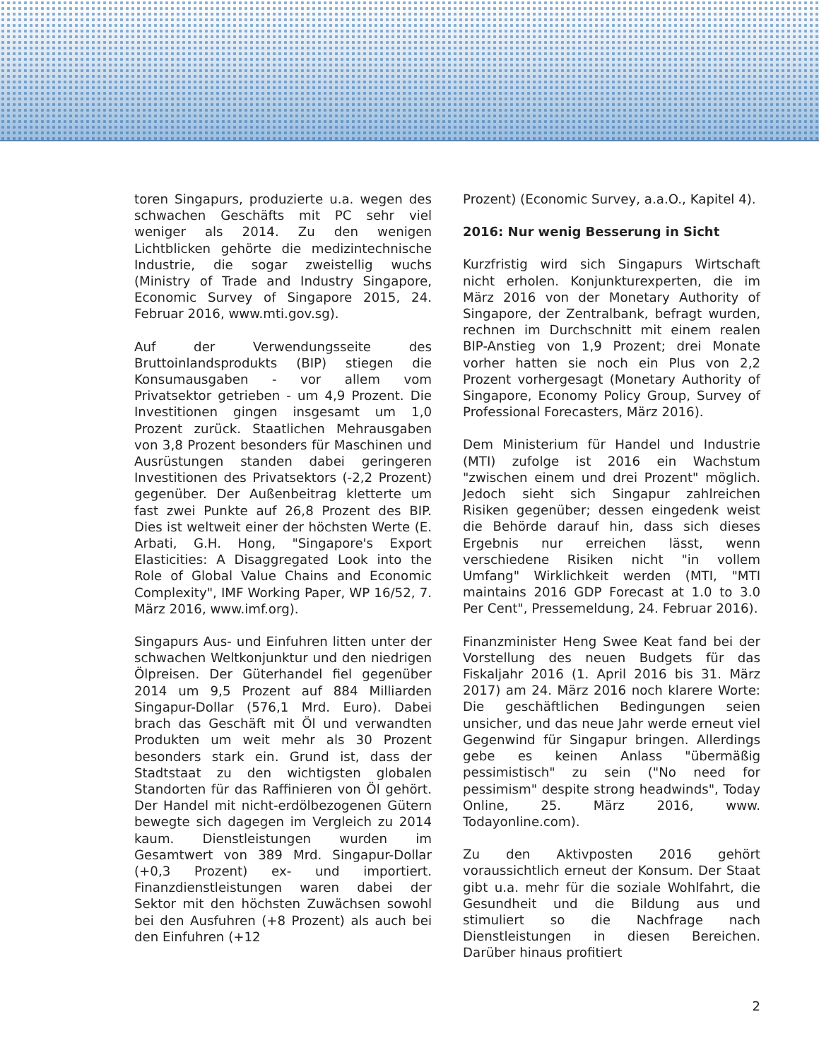toren Singapurs, produzierte u.a. wegen des schwachen Geschäfts mit PC sehr viel weniger als 2014. Zu den wenigen Lichtblicken gehörte die medizintechnische Industrie, die sogar zweistellig wuchs (Ministry of Trade and Industry Singapore, Economic Survey of Singapore 2015, 24. Februar 2016, www.mti.gov.sg).
Auf der Verwendungsseite des Bruttoinlandsprodukts (BIP) stiegen die Konsumausgaben - vor allem vom Privatsektor getrieben - um 4,9 Prozent. Die Investitionen gingen insgesamt um 1,0 Prozent zurück. Staatlichen Mehrausgaben von 3,8 Prozent besonders für Maschinen und Ausrüstungen standen dabei geringeren Investitionen des Privatsektors (-2,2 Prozent) gegenüber. Der Außenbeitrag kletterte um fast zwei Punkte auf 26,8 Prozent des BIP. Dies ist weltweit einer der höchsten Werte (E. Arbati, G.H. Hong, "Singapore's Export Elasticities: A Disaggregated Look into the Role of Global Value Chains and Economic Complexity", IMF Working Paper, WP 16/52, 7. März 2016, www.imf.org).
Singapurs Aus- und Einfuhren litten unter der schwachen Weltkonjunktur und den niedrigen Ölpreisen. Der Güterhandel fiel gegenüber 2014 um 9,5 Prozent auf 884 Milliarden Singapur-Dollar (576,1 Mrd. Euro). Dabei brach das Geschäft mit Öl und verwandten Produkten um weit mehr als 30 Prozent besonders stark ein. Grund ist, dass der Stadtstaat zu den wichtigsten globalen Standorten für das Raffinieren von Öl gehört. Der Handel mit nicht-erdölbezogenen Gütern bewegte sich dagegen im Vergleich zu 2014 kaum. Dienstleistungen wurden im Gesamtwert von 389 Mrd. Singapur-Dollar (+0,3 Prozent) ex- und importiert. Finanzdienstleistungen waren dabei der Sektor mit den höchsten Zuwächsen sowohl bei den Ausfuhren (+8 Prozent) als auch bei den Einfuhren (+12
Prozent) (Economic Survey, a.a.O., Kapitel 4).
2016: Nur wenig Besserung in Sicht
Kurzfristig wird sich Singapurs Wirtschaft nicht erholen. Konjunkturexperten, die im März 2016 von der Monetary Authority of Singapore, der Zentralbank, befragt wurden, rechnen im Durchschnitt mit einem realen BIP-Anstieg von 1,9 Prozent; drei Monate vorher hatten sie noch ein Plus von 2,2 Prozent vorhergesagt (Monetary Authority of Singapore, Economy Policy Group, Survey of Professional Forecasters, März 2016).
Dem Ministerium für Handel und Industrie (MTI) zufolge ist 2016 ein Wachstum "zwischen einem und drei Prozent" möglich. Jedoch sieht sich Singapur zahlreichen Risiken gegenüber; dessen eingedenk weist die Behörde darauf hin, dass sich dieses Ergebnis nur erreichen lässt, wenn verschiedene Risiken nicht "in vollem Umfang" Wirklichkeit werden (MTI, "MTI maintains 2016 GDP Forecast at 1.0 to 3.0 Per Cent", Pressemeldung, 24. Februar 2016).
Finanzminister Heng Swee Keat fand bei der Vorstellung des neuen Budgets für das Fiskaljahr 2016 (1. April 2016 bis 31. März 2017) am 24. März 2016 noch klarere Worte: Die geschäftlichen Bedingungen seien unsicher, und das neue Jahr werde erneut viel Gegenwind für Singapur bringen. Allerdings gebe es keinen Anlass "übermäßig pessimistisch" zu sein ("No need for pessimism" despite strong headwinds", Today Online, 25. März 2016, www. Todayonline.com).
Zu den Aktivposten 2016 gehört voraussichtlich erneut der Konsum. Der Staat gibt u.a. mehr für die soziale Wohlfahrt, die Gesundheit und die Bildung aus und stimuliert so die Nachfrage nach Dienstleistungen in diesen Bereichen. Darüber hinaus profitiert
2